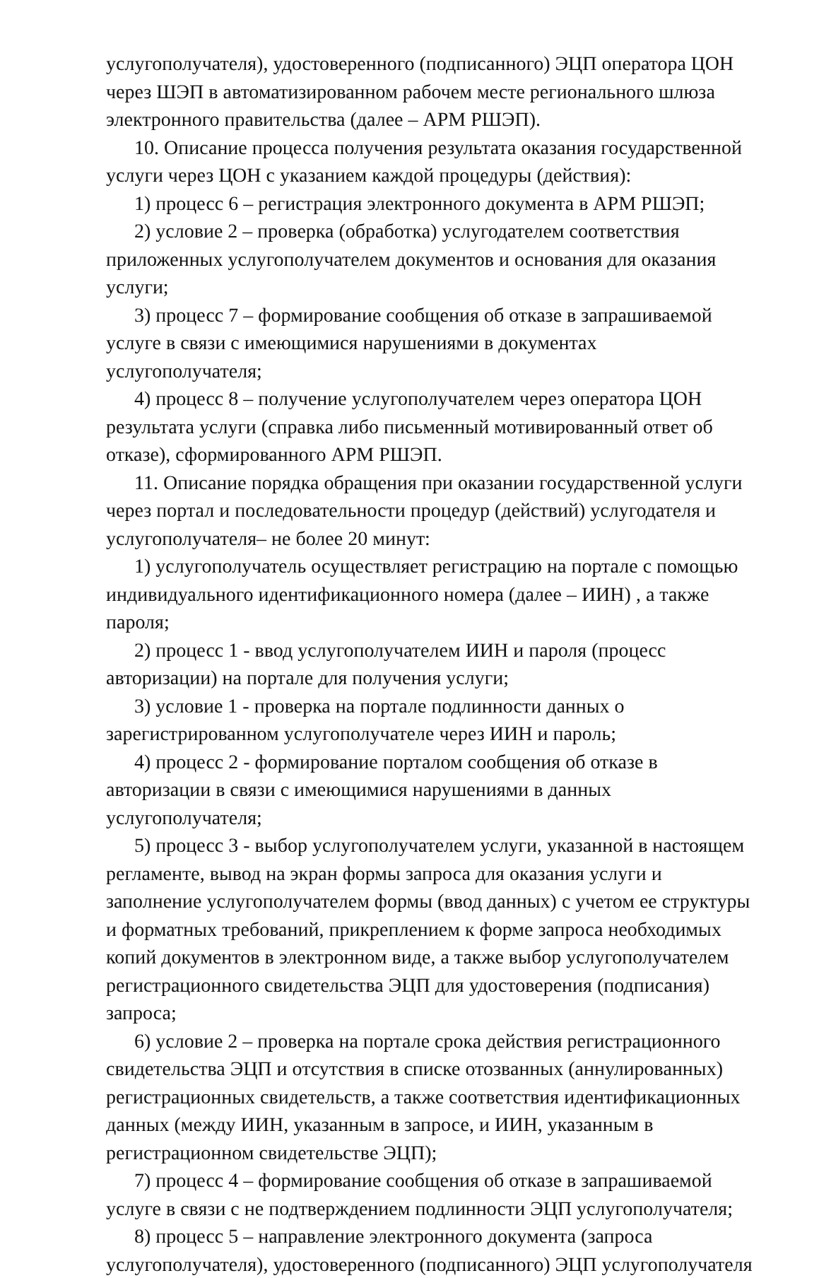услугополучателя), удостоверенного (подписанного) ЭЦП оператора ЦОН через ШЭП в автоматизированном рабочем месте регионального шлюза электронного правительства (далее – АРМ РШЭП).
10. Описание процесса получения результата оказания государственной услуги через ЦОН с указанием каждой процедуры (действия):
1) процесс 6 – регистрация электронного документа в АРМ РШЭП;
2) условие 2 – проверка (обработка) услугодателем соответствия приложенных услугополучателем документов и основания для оказания услуги;
3) процесс 7 – формирование сообщения об отказе в запрашиваемой услуге в связи с имеющимися нарушениями в документах услугополучателя;
4) процесс 8 – получение услугополучателем через оператора ЦОН результата услуги (справка либо письменный мотивированный ответ об отказе), сформированного АРМ РШЭП.
11. Описание порядка обращения при оказании государственной услуги через портал и последовательности процедур (действий) услугодателя и услугополучателя– не более 20 минут:
1) услугополучатель осуществляет регистрацию на портале с помощью индивидуального идентификационного номера (далее – ИИН) , а также пароля;
2) процесс 1 - ввод услугополучателем ИИН и пароля (процесс авторизации) на портале для получения услуги;
3) условие 1 - проверка на портале подлинности данных о зарегистрированном услугополучателе через ИИН и пароль;
4) процесс 2 - формирование порталом сообщения об отказе в авторизации в связи с имеющимися нарушениями в данных услугополучателя;
5) процесс 3 - выбор услугополучателем услуги, указанной в настоящем регламенте, вывод на экран формы запроса для оказания услуги и заполнение услугополучателем формы (ввод данных) с учетом ее структуры и форматных требований, прикреплением к форме запроса необходимых копий документов в электронном виде, а также выбор услугополучателем регистрационного свидетельства ЭЦП для удостоверения (подписания) запроса;
6) условие 2 – проверка на портале срока действия регистрационного свидетельства ЭЦП и отсутствия в списке отозванных (аннулированных) регистрационных свидетельств, а также соответствия идентификационных данных (между ИИН, указанным в запросе, и ИИН, указанным в регистрационном свидетельстве ЭЦП);
7) процесс 4 – формирование сообщения об отказе в запрашиваемой услуге в связи с не подтверждением подлинности ЭЦП услугополучателя;
8) процесс 5 – направление электронного документа (запроса услугополучателя), удостоверенного (подписанного) ЭЦП услугополучателя